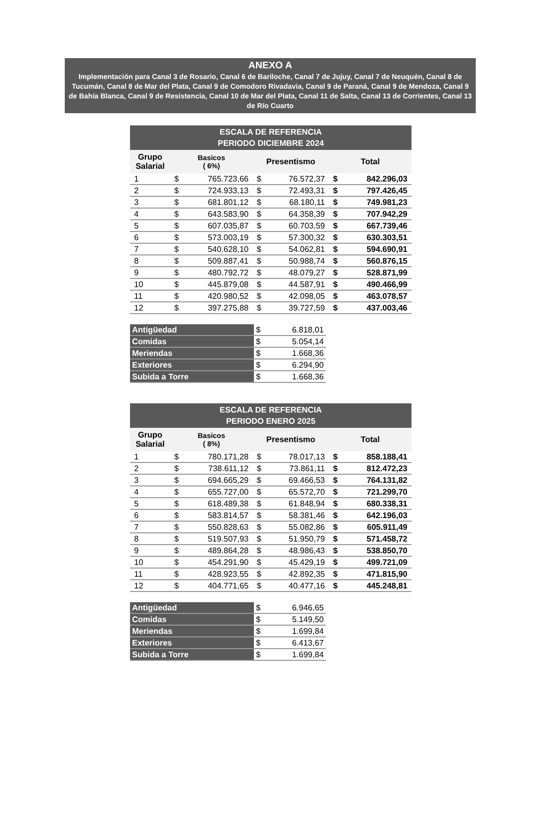ANEXO A
Implementación para Canal 3 de Rosario, Canal 6 de Bariloche, Canal 7 de Jujuy, Canal 7 de Neuquén, Canal 8 de Tucumán, Canal 8 de Mar del Plata, Canal 9 de Comodoro Rivadavia, Canal 9 de Paraná, Canal 9 de Mendoza, Canal 9 de Bahía Blanca, Canal 9 de Resistencia, Canal 10 de Mar del Plata, Canal 11 de Salta, Canal 13 de Corrientes, Canal 13 de Río Cuarto
| ESCALA DE REFERENCIA PERIODO DICIEMBRE 2024 | | | | | | |
| --- | --- | --- | --- | --- | --- | --- |
| Grupo Salarial | Basicos ( 6%) | | Presentismo | | Total | |
| 1 | $ | 765.723,66 | $ | 76.572,37 | $ | 842.296,03 |
| 2 | $ | 724.933,13 | $ | 72.493,31 | $ | 797.426,45 |
| 3 | $ | 681.801,12 | $ | 68.180,11 | $ | 749.981,23 |
| 4 | $ | 643.583,90 | $ | 64.358,39 | $ | 707.942,29 |
| 5 | $ | 607.035,87 | $ | 60.703,59 | $ | 667.739,46 |
| 6 | $ | 573.003,19 | $ | 57.300,32 | $ | 630.303,51 |
| 7 | $ | 540.628,10 | $ | 54.062,81 | $ | 594.690,91 |
| 8 | $ | 509.887,41 | $ | 50.988,74 | $ | 560.876,15 |
| 9 | $ | 480.792,72 | $ | 48.079,27 | $ | 528.871,99 |
| 10 | $ | 445.879,08 | $ | 44.587,91 | $ | 490.466,99 |
| 11 | $ | 420.980,52 | $ | 42.098,05 | $ | 463.078,57 |
| 12 | $ | 397.275,88 | $ | 39.727,59 | $ | 437.003,46 |
| Antigüedad | $ | 6.818,01 |
| Comidas | $ | 5.054,14 |
| Meriendas | $ | 1.668,36 |
| Exteriores | $ | 6.294,90 |
| Subida a Torre | $ | 1.668,36 |
| ESCALA DE REFERENCIA PERIODO ENERO 2025 | | | | | | |
| --- | --- | --- | --- | --- | --- | --- |
| Grupo Salarial | Basicos ( 8%) | | Presentismo | | Total | |
| 1 | $ | 780.171,28 | $ | 78.017,13 | $ | 858.188,41 |
| 2 | $ | 738.611,12 | $ | 73.861,11 | $ | 812.472,23 |
| 3 | $ | 694.665,29 | $ | 69.466,53 | $ | 764.131,82 |
| 4 | $ | 655.727,00 | $ | 65.572,70 | $ | 721.299,70 |
| 5 | $ | 618.489,38 | $ | 61.848,94 | $ | 680.338,31 |
| 6 | $ | 583.814,57 | $ | 58.381,46 | $ | 642.196,03 |
| 7 | $ | 550.828,63 | $ | 55.082,86 | $ | 605.911,49 |
| 8 | $ | 519.507,93 | $ | 51.950,79 | $ | 571.458,72 |
| 9 | $ | 489.864,28 | $ | 48.986,43 | $ | 538.850,70 |
| 10 | $ | 454.291,90 | $ | 45.429,19 | $ | 499.721,09 |
| 11 | $ | 428.923,55 | $ | 42.892,35 | $ | 471.815,90 |
| 12 | $ | 404.771,65 | $ | 40.477,16 | $ | 445.248,81 |
| Antigüedad | $ | 6.946,65 |
| Comidas | $ | 5.149,50 |
| Meriendas | $ | 1.699,84 |
| Exteriores | $ | 6.413,67 |
| Subida a Torre | $ | 1.699,84 |